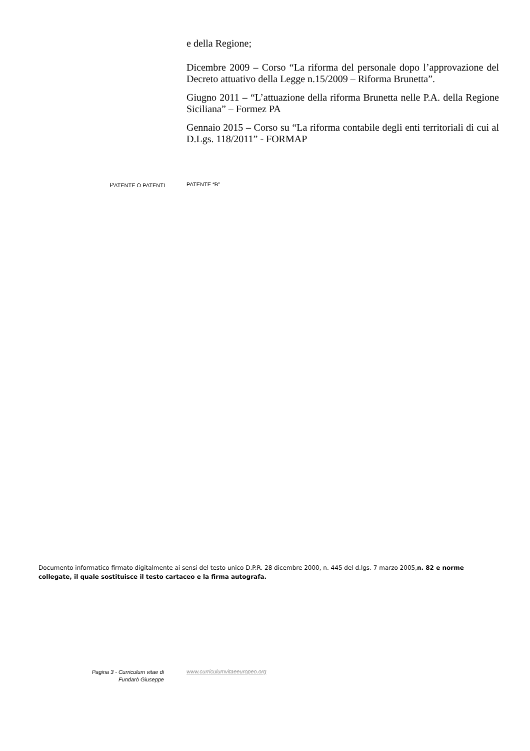e della Regione;
Dicembre 2009 – Corso “La riforma del personale dopo l’approvazione del Decreto attuativo della Legge n.15/2009 – Riforma Brunetta”.
Giugno 2011 – “L’attuazione della riforma Brunetta nelle P.A. della Regione Siciliana” – Formez PA
Gennaio 2015 – Corso su “La riforma contabile degli enti territoriali di cui al D.Lgs. 118/2011” - FORMAP
PATENTE O PATENTI PATENTE “B”
Documento informatico firmato digitalmente ai sensi del testo unico D.P.R. 28 dicembre 2000, n. 445 del d.lgs. 7 marzo 2005,n. 82 e norme collegate, il quale sostituisce il testo cartaceo e la firma autografa.
Pagina 3 - Curriculum vitae di
Fundarò Giuseppe
www.curriculumvitaeeuropeo.org